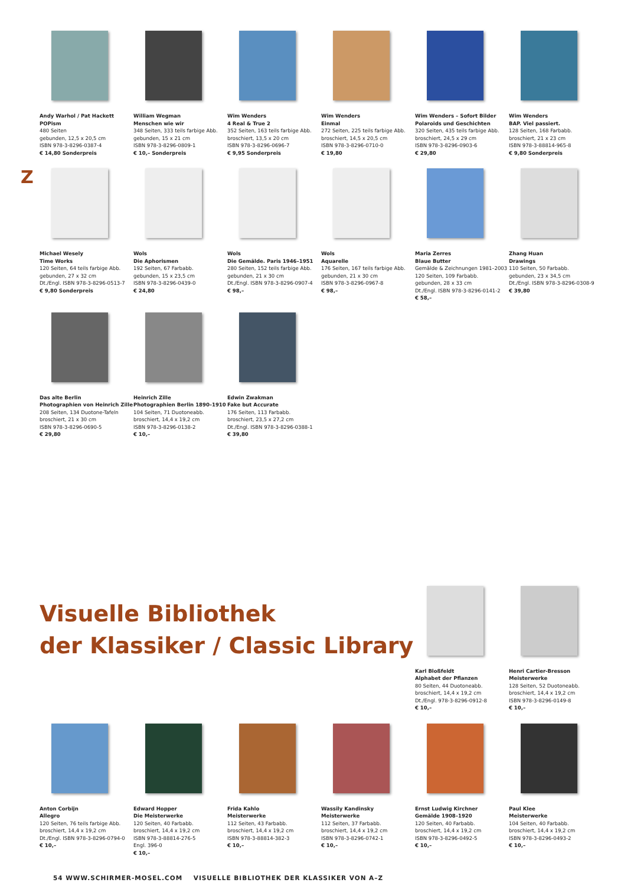Andy Warhol / Pat Hackett
POPism
480 Seiten
gebunden, 12,5 x 20,5 cm
ISBN 978-3-8296-0387-4
€ 14,80 Sonderpreis
William Wegman
Menschen wie wir
348 Seiten, 333 teils farbige Abb.
gebunden, 15 x 21 cm
ISBN 978-3-8296-0809-1
€ 10,– Sonderpreis
Wim Wenders
4 Real & True 2
352 Seiten, 163 teils farbige Abb.
broschiert, 13,5 x 20 cm
ISBN 978-3-8296-0696-7
€ 9,95 Sonderpreis
Wim Wenders
Einmal
272 Seiten, 225 teils farbige Abb.
broschiert, 14,5 x 20,5 cm
ISBN 978-3-8296-0710-0
€ 19,80
Wim Wenders – Sofort Bilder
Polaroids und Geschichten
320 Seiten, 435 teils farbige Abb.
broschiert, 24,5 x 29 cm
ISBN 978-3-8296-0903-6
€ 29,80
Wim Wenders
BAP. Viel passiert.
128 Seiten, 168 Farbabb.
broschiert, 21 x 23 cm
ISBN 978-3-88814-965-8
€ 9,80 Sonderpreis
Z
Michael Wesely
Time Works
120 Seiten, 64 teils farbige Abb.
gebunden, 27 x 32 cm
Dt./Engl. ISBN 978-3-8296-0513-7
€ 9,80 Sonderpreis
Wols
Die Aphorismen
192 Seiten, 67 Farbabb.
gebunden, 15 x 23,5 cm
ISBN 978-3-8296-0439-0
€ 24,80
Wols
Die Gemälde. Paris 1946–1951
280 Seiten, 152 teils farbige Abb.
gebunden, 21 x 30 cm
Dt./Engl. ISBN 978-3-8296-0907-4
€ 98,–
Wols
Aquarelle
176 Seiten, 167 teils farbige Abb.
gebunden, 21 x 30 cm
ISBN 978-3-8296-0967-8
€ 98,–
Maria Zerres
Blaue Butter
Gemälde & Zeichnungen 1981–2003
120 Seiten, 109 Farbabb.
gebunden, 28 x 33 cm
Dt./Engl. ISBN 978-3-8296-0141-2
€ 58,–
Zhang Huan
Drawings
110 Seiten, 50 Farbabb.
gebunden, 23 x 34,5 cm
Dt./Engl. ISBN 978-3-8296-0308-9
€ 39,80
Das alte Berlin
Photographien von Heinrich Zille
208 Seiten, 134 Duotone-Tafeln
broschiert, 21 x 30 cm
ISBN 978-3-8296-0690-5
€ 29,80
Heinrich Zille
Photographien Berlin 1890–1910
104 Seiten, 71 Duotoneabb.
broschiert, 14,4 x 19,2 cm
ISBN 978-3-8296-0138-2
€ 10,–
Edwin Zwakman
Fake but Accurate
176 Seiten, 113 Farbabb.
broschiert, 23,5 x 27,2 cm
Dt./Engl. ISBN 978-3-8296-0388-1
€ 39,80
Visuelle Bibliothek
der Klassiker / Classic Library
Karl Bloßfeldt
Alphabet der Pflanzen
80 Seiten, 44 Duotoneabb.
broschiert, 14,4 x 19,2 cm
Dt./Engl. 978-3-8296-0912-8
€ 10,–
Henri Cartier-Bresson
Meisterwerke
128 Seiten, 52 Duotoneabb.
broschiert, 14,4 x 19,2 cm
ISBN 978-3-8296-0149-8
€ 10,–
Anton Corbijn
Allegro
120 Seiten, 76 teils farbige Abb.
broschiert, 14,4 x 19,2 cm
Dt./Engl. ISBN 978-3-8296-0794-0
€ 10,–
Edward Hopper
Die Meisterwerke
120 Seiten, 40 Farbabb.
broschiert, 14,4 x 19,2 cm
ISBN 978-3-88814-276-5
Engl. 396-0
€ 10,–
Frida Kahlo
Meisterwerke
112 Seiten, 43 Farbabb.
broschiert, 14,4 x 19,2 cm
ISBN 978-3-88814-382-3
€ 10,–
Wassily Kandinsky
Meisterwerke
112 Seiten, 37 Farbabb.
broschiert, 14,4 x 19,2 cm
ISBN 978-3-8296-0742-1
€ 10,–
Ernst Ludwig Kirchner
Gemälde 1908–1920
120 Seiten, 40 Farbabb.
broschiert, 14,4 x 19,2 cm
ISBN 978-3-8296-0492-5
€ 10,–
Paul Klee
Meisterwerke
104 Seiten, 40 Farbabb.
broschiert, 14,4 x 19,2 cm
ISBN 978-3-8296-0493-2
€ 10,–
54 WWW.SCHIRMER-MOSEL.COM VISUELLE BIBLIOTHEK DER KLASSIKER VON A–Z